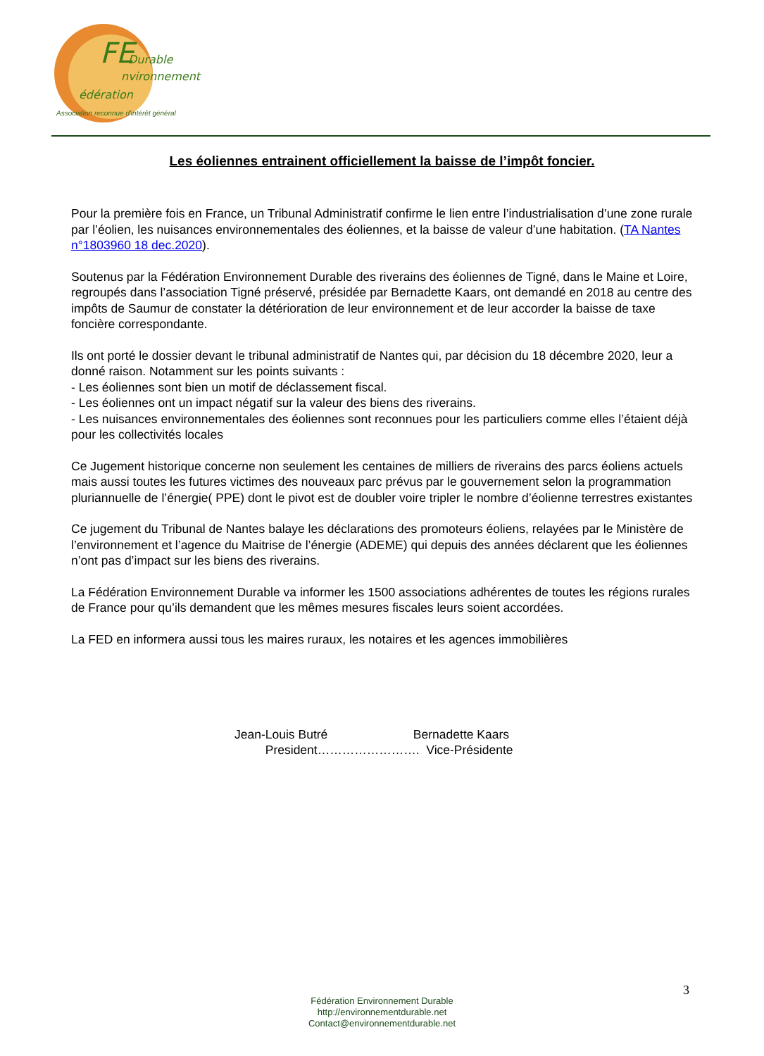FE
Durable
nvironnement
édération
Association reconnue d'intérêt général
Les éoliennes entrainent officiellement la baisse de l’impôt foncier.
Pour la première fois en France, un Tribunal Administratif confirme le lien entre l’industrialisation d’une zone rurale par l’éolien, les nuisances environnementales des éoliennes, et la baisse de valeur d’une habitation. (TA Nantes n°1803960 18 dec.2020).
Soutenus par la Fédération Environnement Durable des riverains des éoliennes de Tigné, dans le Maine et Loire, regroupés dans l’association Tigné préservé, présidée par Bernadette Kaars, ont demandé en 2018 au centre des impôts de Saumur de constater la détérioration de leur environnement et de leur accorder la baisse de taxe foncière correspondante.
Ils ont porté le dossier devant le tribunal administratif de Nantes qui, par décision du 18 décembre 2020, leur a donné raison. Notamment sur les points suivants :
- Les éoliennes sont bien un motif de déclassement fiscal.
- Les éoliennes ont un impact négatif sur la valeur des biens des riverains.
- Les nuisances environnementales des éoliennes sont reconnues pour les particuliers comme elles l’étaient déjà pour les collectivités locales
Ce Jugement historique concerne non seulement les centaines de milliers de riverains des parcs éoliens actuels mais aussi toutes les futures victimes des nouveaux parc prévus par le gouvernement selon la programmation pluriannuelle de l’énergie( PPE) dont le pivot est de doubler voire tripler le nombre d’éolienne terrestres existantes
Ce jugement du Tribunal de Nantes balaye les déclarations des promoteurs éoliens, relayées par le Ministère de l’environnement et l’agence du Maitrise de l’énergie (ADEME) qui depuis des années déclarent que les éoliennes n’ont pas d’impact sur les biens des riverains.
La Fédération Environnement Durable va informer les 1500 associations adhérentes de toutes les régions rurales de France pour qu’ils demandent que les mêmes mesures fiscales leurs soient accordées.
La FED en informera aussi tous les maires ruraux, les notaires et les agences immobilières
Jean-Louis Butré Bernadette Kaars
President……………………. Vice-Présidente
3
Fédération Environnement Durable
http://environnementdurable.net
Contact@environnementdurable.net